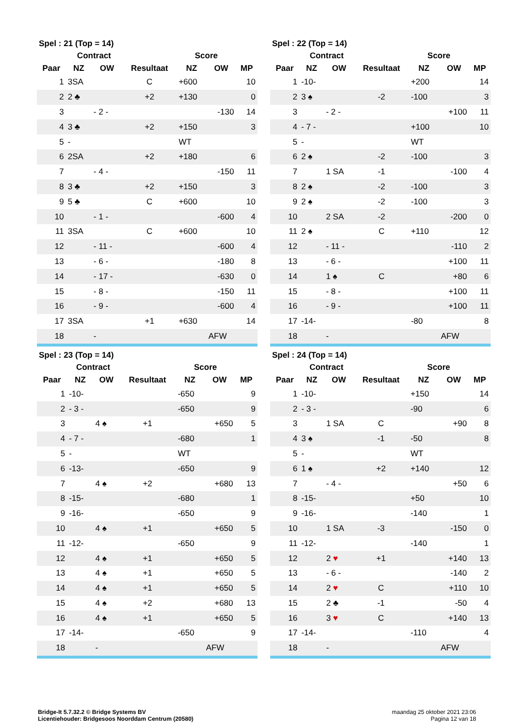| Spel : 21 (Top = 14) | | | | | | |
| --- | --- | --- | --- | --- | --- | --- |
| | Contract | | | Score | | |
| Paar | NZ | OW | Resultaat | NZ | OW | MP |
| 1 | 3SA | | C | +600 | | 10 |
| 2 | 2 ♣ | | +2 | +130 | | 0 |
| 3 | | - 2 - | | | -130 | 14 |
| 4 | 3 ♣ | | +2 | +150 | | 3 |
| 5 | - | | | WT | | |
| 6 | 2SA | | +2 | +180 | | 6 |
| 7 | | - 4 - | | | -150 | 11 |
| 8 | 3 ♣ | | +2 | +150 | | 3 |
| 9 | 5 ♣ | | C | +600 | | 10 |
| 10 | | - 1 - | | | -600 | 4 |
| 11 | 3SA | | C | +600 | | 10 |
| 12 | | - 11 - | | | -600 | 4 |
| 13 | | - 6 - | | | -180 | 8 |
| 14 | | - 17 - | | | -630 | 0 |
| 15 | | - 8 - | | | -150 | 11 |
| 16 | | - 9 - | | | -600 | 4 |
| 17 | 3SA | | +1 | +630 | | 14 |
| 18 | | - | | | AFW | |
| Spel : 22 (Top = 14) | | | | | | |
| --- | --- | --- | --- | --- | --- | --- |
| | Contract | | | Score | | |
| Paar | NZ | OW | Resultaat | NZ | OW | MP |
| 1 | -10- | | | +200 | | 14 |
| 2 | 3 ♠ | | -2 | -100 | | 3 |
| 3 | | - 2 - | | | +100 | 11 |
| 4 | - 7 - | | | +100 | | 10 |
| 5 | - | | | WT | | |
| 6 | 2 ♠ | | -2 | -100 | | 3 |
| 7 | | 1 SA | -1 | | -100 | 4 |
| 8 | 2 ♠ | | -2 | -100 | | 3 |
| 9 | 2 ♠ | | -2 | -100 | | 3 |
| 10 | | 2 SA | -2 | | -200 | 0 |
| 11 | 2 ♠ | | C | +110 | | 12 |
| 12 | | - 11 - | | | -110 | 2 |
| 13 | | - 6 - | | | +100 | 11 |
| 14 | | 1 ♠ | C | | +80 | 6 |
| 15 | | - 8 - | | | +100 | 11 |
| 16 | | - 9 - | | | +100 | 11 |
| 17 | -14- | | | -80 | | 8 |
| 18 | | - | | | AFW | |
| Spel : 23 (Top = 14) | | | | | | |
| --- | --- | --- | --- | --- | --- | --- |
| | Contract | | | Score | | |
| Paar | NZ | OW | Resultaat | NZ | OW | MP |
| 1 | -10- | | | -650 | | 9 |
| 2 | - 3 - | | | -650 | | 9 |
| 3 | | 4 ♠ | +1 | | +650 | 5 |
| 4 | - 7 - | | | -680 | | 1 |
| 5 | - | | | WT | | |
| 6 | -13- | | | -650 | | 9 |
| 7 | | 4 ♠ | +2 | | +680 | 13 |
| 8 | -15- | | | -680 | | 1 |
| 9 | -16- | | | -650 | | 9 |
| 10 | | 4 ♠ | +1 | | +650 | 5 |
| 11 | -12- | | | -650 | | 9 |
| 12 | | 4 ♠ | +1 | | +650 | 5 |
| 13 | | 4 ♠ | +1 | | +650 | 5 |
| 14 | | 4 ♠ | +1 | | +650 | 5 |
| 15 | | 4 ♠ | +2 | | +680 | 13 |
| 16 | | 4 ♠ | +1 | | +650 | 5 |
| 17 | -14- | | | -650 | | 9 |
| 18 | | - | | | AFW | |
| Spel : 24 (Top = 14) | | | | | | |
| --- | --- | --- | --- | --- | --- | --- |
| | Contract | | | Score | | |
| Paar | NZ | OW | Resultaat | NZ | OW | MP |
| 1 | -10- | | | +150 | | 14 |
| 2 | - 3 - | | | -90 | | 6 |
| 3 | | 1 SA | C | | +90 | 8 |
| 4 | 3 ♠ | | -1 | -50 | | 8 |
| 5 | - | | | WT | | |
| 6 | 1 ♠ | | +2 | +140 | | 12 |
| 7 | | - 4 - | | | +50 | 6 |
| 8 | -15- | | | +50 | | 10 |
| 9 | -16- | | | -140 | | 1 |
| 10 | | 1 SA | -3 | | -150 | 0 |
| 11 | -12- | | | -140 | | 1 |
| 12 | | 2 ♥ | +1 | | +140 | 13 |
| 13 | | - 6 - | | | -140 | 2 |
| 14 | | 2 ♥ | C | | +110 | 10 |
| 15 | | 2 ♣ | -1 | | -50 | 4 |
| 16 | | 3 ♥ | C | | +140 | 13 |
| 17 | -14- | | | -110 | | 4 |
| 18 | | - | | | AFW | |
Bridge-It 5.7.32.2 © Bridge Systems BV
Licentiehouder: Bridgesoos Noorddam Centrum (20580)
maandag 25 oktober 2021 23:06
Pagina 12 van 18